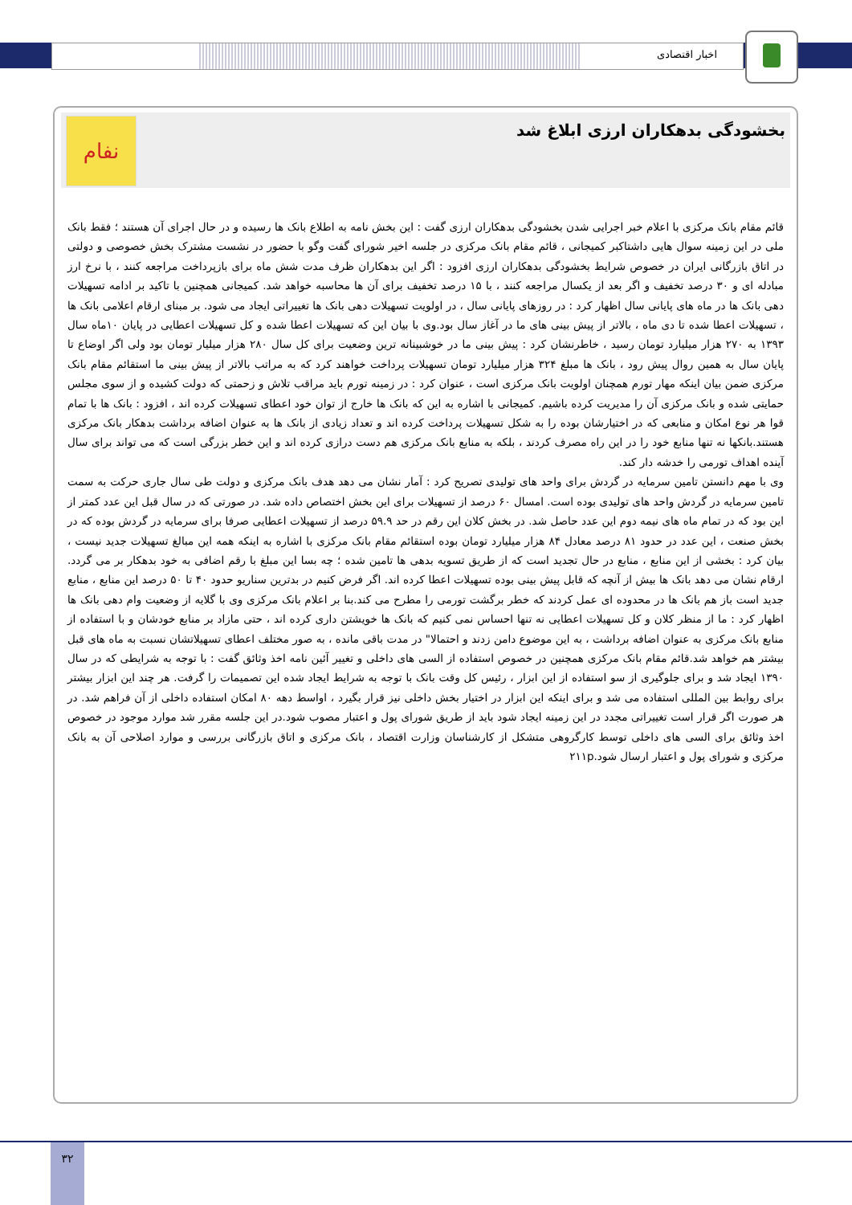اخبار اقتصادی
بخشودگی بدهکاران ارزی ابلاغ شد
نفام
قائم مقام بانک مرکزی با اعلام خبر اجرایی شدن بخشودگی بدهکاران ارزی گفت : این بخش نامه به اطلاع بانک ها رسیده و در حال اجرای آن هستند ؛ فقط بانک ملی در این زمینه سوال هایی داشتاکبر کمیجانی ، قائم مقام بانک مرکزی در جلسه اخیر شورای گفت وگو با حضور در نشست مشترک بخش خصوصی و دولتی در اتاق بازرگانی ایران در خصوص شرایط بخشودگی بدهکاران ارزی افزود : اگر این بدهکاران ظرف مدت شش ماه برای بازپرداخت مراجعه کنند ، با نرخ ارز مبادله ای و ۳۰ درصد تخفیف و اگر بعد از یکسال مراجعه کنند ، با ۱۵ درصد تخفیف برای آن ها محاسبه خواهد شد. کمیجانی همچنین با تاکید بر ادامه تسهیلات دهی بانک ها در ماه های پایانی سال اظهار کرد : در روزهای پایانی سال ، در اولویت تسهیلات دهی بانک ها تغییراتی ایجاد می شود. بر مبنای ارقام اعلامی بانک ها ، تسهیلات اعطا شده تا دی ماه ، بالاتر از پیش بینی های ما در آغاز سال بود.وی با بیان این که تسهیلات اعطا شده و کل تسهیلات اعطایی در پایان ۱۰ماه سال ۱۳۹۳ به ۲۷۰ هزار میلیارد تومان رسید ، خاطرنشان کرد : پیش بینی ما در خوشبینانه ترین وضعیت برای کل سال ۲۸۰ هزار میلیار تومان بود ولی اگر اوضاع تا پایان سال به همین روال پیش رود ، بانک ها مبلغ ۳۲۴ هزار میلیارد تومان تسهیلات پرداخت خواهند کرد که به مراتب بالاتر از پیش بینی ما استقائم مقام بانک مرکزی ضمن بیان اینکه مهار تورم همچنان اولویت بانک مرکزی است ، عنوان کرد : در زمینه تورم باید مراقب تلاش و زحمتی که دولت کشیده و از سوی مجلس حمایتی شده و بانک مرکزی آن را مدیریت کرده باشیم. کمیجانی با اشاره به این که بانک ها خارج از توان خود اعطای تسهیلات کرده اند ، افزود : بانک ها با تمام قوا هر نوع امکان و منابعی که در اختیارشان بوده را به شکل تسهیلات پرداخت کرده اند و تعداد زیادی از بانک ها به عنوان اضافه برداشت بدهکار بانک مرکزی هستند.بانکها نه تنها منابع خود را در این راه مصرف کردند ، بلکه به منابع بانک مرکزی هم دست درازی کرده اند و این خطر بزرگی است که می تواند برای سال آینده اهداف تورمی را خدشه دار کند.
وی با مهم دانستن تامین سرمایه در گردش برای واحد های تولیدی تصریح کرد : آمار نشان می دهد هدف بانک مرکزی و دولت طی سال جاری حرکت به سمت تامین سرمایه در گردش واحد های تولیدی بوده است. امسال ۶۰ درصد از تسهیلات برای این بخش اختصاص داده شد. در صورتی که در سال قبل این عدد کمتر از این بود که در تمام ماه های نیمه دوم این عدد حاصل شد. در بخش کلان این رقم در حد ۵۹.۹ درصد از تسهیلات اعطایی صرفا برای سرمایه در گردش بوده که در بخش صنعت ، این عدد در حدود ۸۱ درصد معادل ۸۴ هزار میلیارد تومان بوده استقائم مقام بانک مرکزی با اشاره به اینکه همه این مبالغ تسهیلات جدید نیست ، بیان کرد : بخشی از این منابع ، منابع در حال تجدید است که از طریق تسویه بدهی ها تامین شده ؛ چه بسا این مبلغ با رقم اضافی به خود بدهکار بر می گردد. ارقام نشان می دهد بانک ها بیش از آنچه که قابل پیش بینی بوده تسهیلات اعطا کرده اند. اگر فرض کنیم در بدترین سناریو حدود ۴۰ تا ۵۰ درصد این منابع ، منابع جدید است باز هم بانک ها در محدوده ای عمل کردند که خطر برگشت تورمی را مطرح می کند.بنا بر اعلام بانک مرکزی وی با گلایه از وضعیت وام دهی بانک ها اظهار کرد : ما از منظر کلان و کل تسهیلات اعطایی نه تنها احساس نمی کنیم که بانک ها خویشتن داری کرده اند ، حتی مازاد بر منابع خودشان و با استفاده از منابع بانک مرکزی به عنوان اضافه برداشت ، به این موضوع دامن زدند و احتمالا" در مدت باقی مانده ، به صور مختلف اعطای تسهیلاتشان نسبت به ماه های قبل بیشتر هم خواهد شد.قائم مقام بانک مرکزی همچنین در خصوص استفاده از السی های داخلی و تغییر آئین نامه اخذ وثائق گفت : با توجه به شرایطی که در سال ۱۳۹۰ ایجاد شد و برای جلوگیری از سو استفاده از این ابزار ، رئیس کل وقت بانک با توجه به شرایط ایجاد شده این تصمیمات را گرفت. هر چند این ابزار بیشتر برای روابط بین المللی استفاده می شد و برای اینکه این ابزار در اختیار بخش داخلی نیز قرار بگیرد ، اواسط دهه ۸۰ امکان استفاده داخلی از آن فراهم شد. در هر صورت اگر قرار است تغییراتی مجدد در این زمینه ایجاد شود باید از طریق شورای پول و اعتبار مصوب شود.در این جلسه مقرر شد موارد موجود در خصوص اخذ وثائق برای السی های داخلی توسط کارگروهی متشکل از کارشناسان وزارت اقتصاد ، بانک مرکزی و اتاق بازرگانی بررسی و موارد اصلاحی آن به بانک مرکزی و شورای پول و اعتبار ارسال شود.۲۱۱p
۳۲